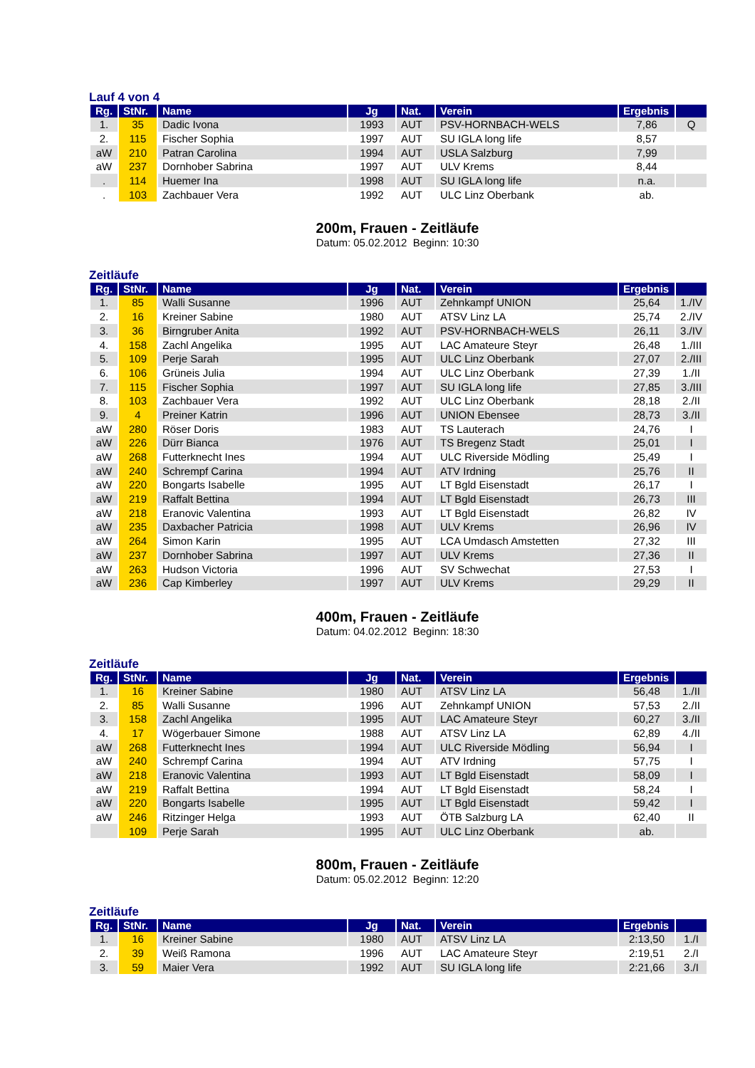Lauf 4 von 4
| Rg. | StNr. | Name | Jg | Nat. | Verein | Ergebnis | |
| --- | --- | --- | --- | --- | --- | --- | --- |
| 1. | 35 | Dadic Ivona | 1993 | AUT | PSV-HORNBACH-WELS | 7,86 | Q |
| 2. | 115 | Fischer Sophia | 1997 | AUT | SU IGLA long life | 8,57 | |
| aW | 210 | Patran Carolina | 1994 | AUT | USLA Salzburg | 7,99 | |
| aW | 237 | Dornhober Sabrina | 1997 | AUT | ULV Krems | 8,44 | |
| . | 114 | Huemer Ina | 1998 | AUT | SU IGLA long life | n.a. | |
| . | 103 | Zachbauer Vera | 1992 | AUT | ULC Linz Oberbank | ab. | |
200m, Frauen - Zeitläufe
Datum: 05.02.2012 Beginn: 10:30
Zeitläufe
| Rg. | StNr. | Name | Jg | Nat. | Verein | Ergebnis | |
| --- | --- | --- | --- | --- | --- | --- | --- |
| 1. | 85 | Walli Susanne | 1996 | AUT | Zehnkampf UNION | 25,64 | 1./IV |
| 2. | 16 | Kreiner Sabine | 1980 | AUT | ATSV Linz LA | 25,74 | 2./IV |
| 3. | 36 | Birngruber Anita | 1992 | AUT | PSV-HORNBACH-WELS | 26,11 | 3./IV |
| 4. | 158 | Zachl Angelika | 1995 | AUT | LAC Amateure Steyr | 26,48 | 1./III |
| 5. | 109 | Perje Sarah | 1995 | AUT | ULC Linz Oberbank | 27,07 | 2./III |
| 6. | 106 | Grüneis Julia | 1994 | AUT | ULC Linz Oberbank | 27,39 | 1./II |
| 7. | 115 | Fischer Sophia | 1997 | AUT | SU IGLA long life | 27,85 | 3./III |
| 8. | 103 | Zachbauer Vera | 1992 | AUT | ULC Linz Oberbank | 28,18 | 2./II |
| 9. | 4 | Preiner Katrin | 1996 | AUT | UNION Ebensee | 28,73 | 3./II |
| aW | 280 | Röser Doris | 1983 | AUT | TS Lauterach | 24,76 | I |
| aW | 226 | Dürr Bianca | 1976 | AUT | TS Bregenz Stadt | 25,01 | I |
| aW | 268 | Futterknecht Ines | 1994 | AUT | ULC Riverside Mödling | 25,49 | I |
| aW | 240 | Schrempf Carina | 1994 | AUT | ATV Irdning | 25,76 | II |
| aW | 220 | Bongarts Isabelle | 1995 | AUT | LT Bgld Eisenstadt | 26,17 | I |
| aW | 219 | Raffalt Bettina | 1994 | AUT | LT Bgld Eisenstadt | 26,73 | III |
| aW | 218 | Eranovic Valentina | 1993 | AUT | LT Bgld Eisenstadt | 26,82 | IV |
| aW | 235 | Daxbacher Patricia | 1998 | AUT | ULV Krems | 26,96 | IV |
| aW | 264 | Simon Karin | 1995 | AUT | LCA Umdasch Amstetten | 27,32 | III |
| aW | 237 | Dornhober Sabrina | 1997 | AUT | ULV Krems | 27,36 | II |
| aW | 263 | Hudson Victoria | 1996 | AUT | SV Schwechat | 27,53 | I |
| aW | 236 | Cap Kimberley | 1997 | AUT | ULV Krems | 29,29 | II |
400m, Frauen - Zeitläufe
Datum: 04.02.2012 Beginn: 18:30
Zeitläufe
| Rg. | StNr. | Name | Jg | Nat. | Verein | Ergebnis | |
| --- | --- | --- | --- | --- | --- | --- | --- |
| 1. | 16 | Kreiner Sabine | 1980 | AUT | ATSV Linz LA | 56,48 | 1./II |
| 2. | 85 | Walli Susanne | 1996 | AUT | Zehnkampf UNION | 57,53 | 2./II |
| 3. | 158 | Zachl Angelika | 1995 | AUT | LAC Amateure Steyr | 60,27 | 3./II |
| 4. | 17 | Wögerbauer Simone | 1988 | AUT | ATSV Linz LA | 62,89 | 4./II |
| aW | 268 | Futterknecht Ines | 1994 | AUT | ULC Riverside Mödling | 56,94 | I |
| aW | 240 | Schrempf Carina | 1994 | AUT | ATV Irdning | 57,75 | I |
| aW | 218 | Eranovic Valentina | 1993 | AUT | LT Bgld Eisenstadt | 58,09 | I |
| aW | 219 | Raffalt Bettina | 1994 | AUT | LT Bgld Eisenstadt | 58,24 | I |
| aW | 220 | Bongarts Isabelle | 1995 | AUT | LT Bgld Eisenstadt | 59,42 | I |
| aW | 246 | Ritzinger Helga | 1993 | AUT | ÖTB Salzburg LA | 62,40 | II |
| | 109 | Perje Sarah | 1995 | AUT | ULC Linz Oberbank | ab. | |
800m, Frauen - Zeitläufe
Datum: 05.02.2012 Beginn: 12:20
Zeitläufe
| Rg. | StNr. | Name | Jg | Nat. | Verein | Ergebnis | |
| --- | --- | --- | --- | --- | --- | --- | --- |
| 1. | 16 | Kreiner Sabine | 1980 | AUT | ATSV Linz LA | 2:13,50 | 1./I |
| 2. | 39 | Weiß Ramona | 1996 | AUT | LAC Amateure Steyr | 2:19,51 | 2./I |
| 3. | 59 | Maier Vera | 1992 | AUT | SU IGLA long life | 2:21,66 | 3./I |